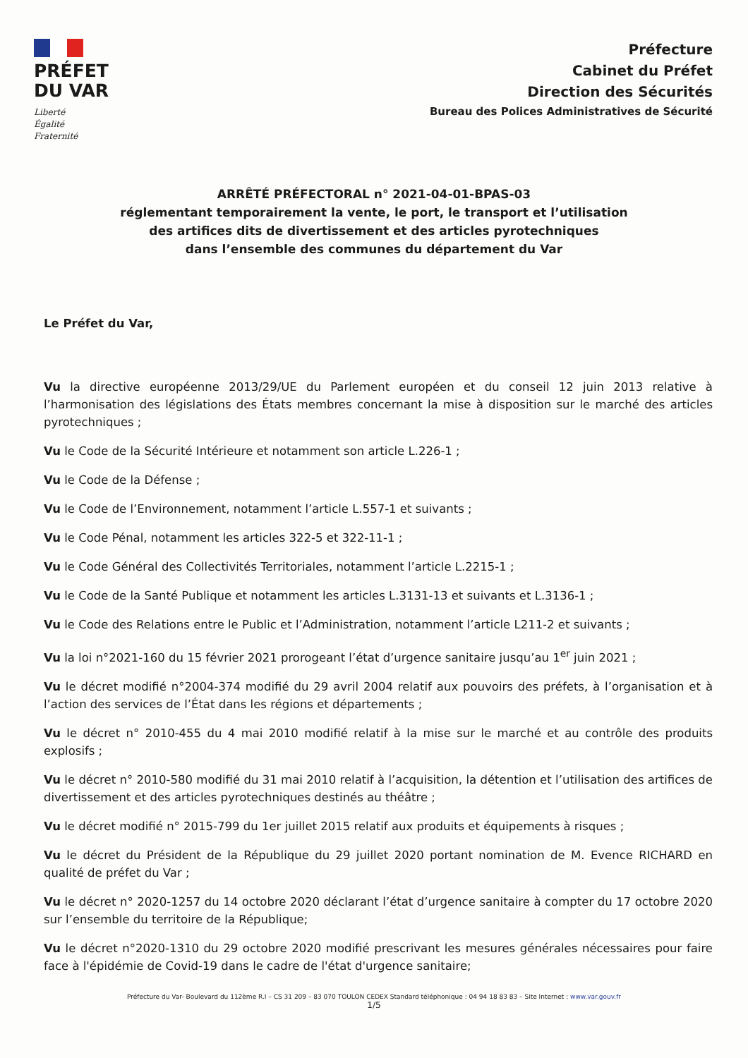PRÉFET
DU VAR
Liberté
Égalité
Fraternité
Préfecture
Cabinet du Préfet
Direction des Sécurités
Bureau des Polices Administratives de Sécurité
ARRÊTÉ PRÉFECTORAL n° 2021-04-01-BPAS-03
réglementant temporairement la vente, le port, le transport et l’utilisation
des artifices dits de divertissement et des articles pyrotechniques
dans l’ensemble des communes du département du Var
Le Préfet du Var,
Vu la directive européenne 2013/29/UE du Parlement européen et du conseil 12 juin 2013 relative à l’harmonisation des législations des États membres concernant la mise à disposition sur le marché des articles pyrotechniques ;
Vu le Code de la Sécurité Intérieure et notamment son article L.226-1 ;
Vu le Code de la Défense ;
Vu le Code de l’Environnement, notamment l’article L.557-1 et suivants ;
Vu le Code Pénal, notamment les articles 322-5 et 322-11-1 ;
Vu le Code Général des Collectivités Territoriales, notamment l’article L.2215-1 ;
Vu le Code de la Santé Publique et notamment les articles L.3131-13 et suivants et L.3136-1 ;
Vu le Code des Relations entre le Public et l’Administration, notamment l’article L211-2 et suivants ;
Vu la loi n°2021-160 du 15 février 2021 prorogeant l’état d’urgence sanitaire jusqu’au 1<sup>er</sup> juin 2021 ;
Vu le décret modifié n°2004-374 modifié du 29 avril 2004 relatif aux pouvoirs des préfets, à l’organisation et à l’action des services de l’État dans les régions et départements ;
Vu le décret n° 2010-455 du 4 mai 2010 modifié relatif à la mise sur le marché et au contrôle des produits explosifs ;
Vu le décret n° 2010-580 modifié du 31 mai 2010 relatif à l’acquisition, la détention et l’utilisation des artifices de divertissement et des articles pyrotechniques destinés au théâtre ;
Vu le décret modifié n° 2015-799 du 1er juillet 2015 relatif aux produits et équipements à risques ;
Vu le décret du Président de la République du 29 juillet 2020 portant nomination de M. Evence RICHARD en qualité de préfet du Var ;
Vu le décret n° 2020-1257 du 14 octobre 2020 déclarant l’état d’urgence sanitaire à compter du 17 octobre 2020 sur l’ensemble du territoire de la République;
Vu le décret n°2020-1310 du 29 octobre 2020 modifié prescrivant les mesures générales nécessaires pour faire face à l'épidémie de Covid-19 dans le cadre de l'état d'urgence sanitaire;
Préfecture du Var- Boulevard du 112ème R.I – CS 31 209 – 83 070 TOULON CEDEX Standard téléphonique : 04 94 18 83 83 – Site Internet : www.var.gouv.fr
1/5